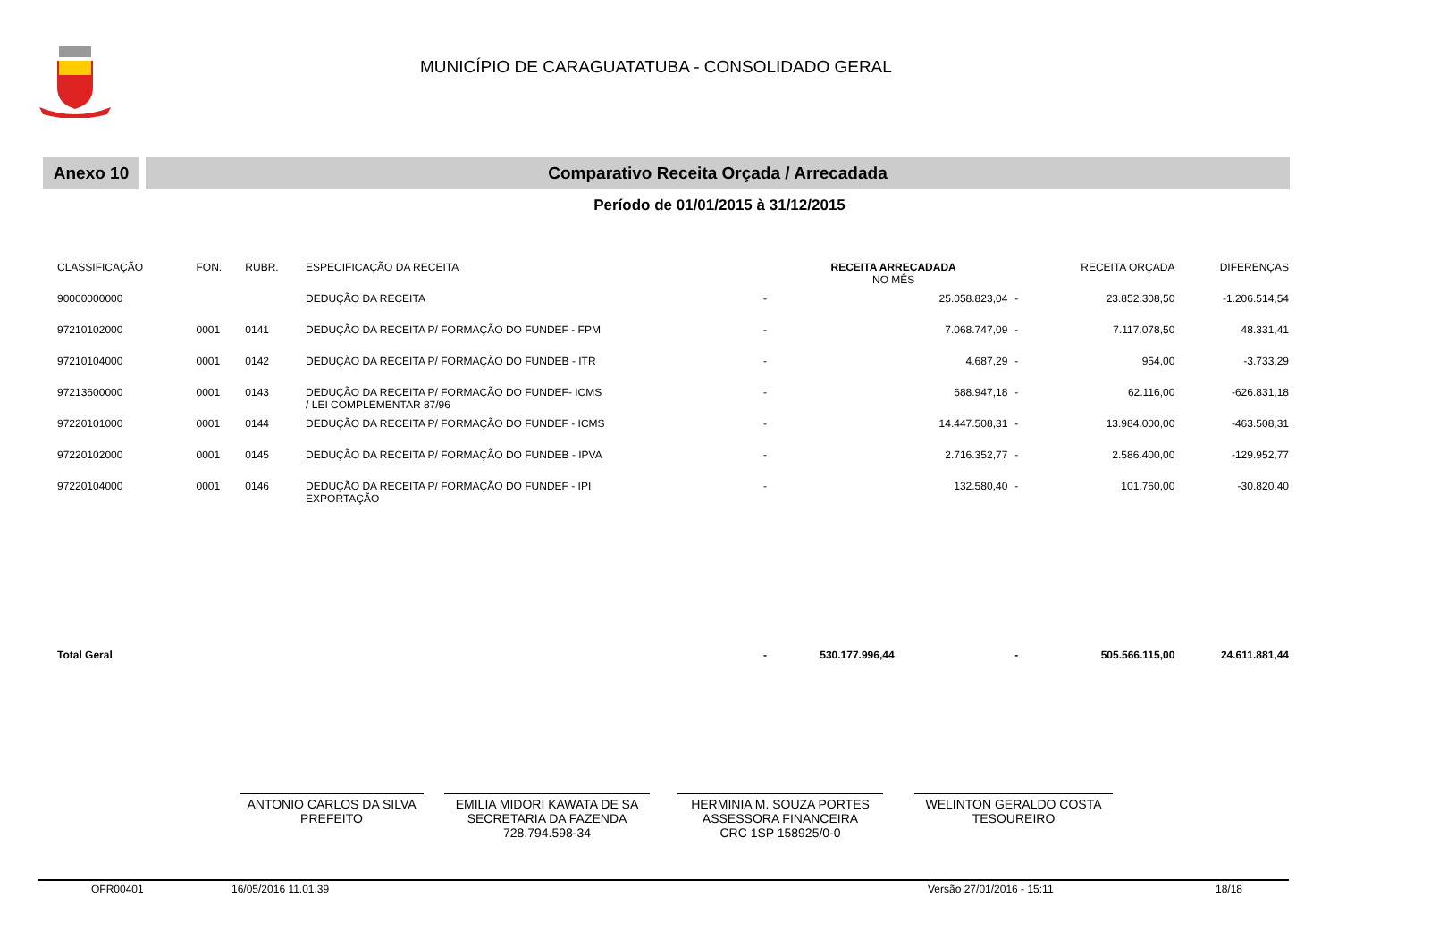MUNICÍPIO DE CARAGUATATUBA - CONSOLIDADO GERAL
Anexo 10 Comparativo Receita Orçada / Arrecadada
Período de 01/01/2015 à 31/12/2015
| CLASSIFICAÇÃO | FON. | RUBR. | ESPECIFICAÇÃO DA RECEITA | | RECEITA ARRECADADA NO MÊS | | | RECEITA ORÇADA | DIFERENÇAS |
| --- | --- | --- | --- | --- | --- | --- | --- | --- | --- |
| 90000000000 | | | DEDUÇÃO DA RECEITA | - | | 25.058.823,04 | - | 23.852.308,50 | -1.206.514,54 |
| 97210102000 | 0001 | 0141 | DEDUÇÃO DA RECEITA P/ FORMAÇÃO DO FUNDEF - FPM | - | | 7.068.747,09 | - | 7.117.078,50 | 48.331,41 |
| 97210104000 | 0001 | 0142 | DEDUÇÃO DA RECEITA P/ FORMAÇÃO DO FUNDEB - ITR | - | | 4.687,29 | - | 954,00 | -3.733,29 |
| 97213600000 | 0001 | 0143 | DEDUÇÃO DA RECEITA P/ FORMAÇÃO DO FUNDEF- ICMS / LEI COMPLEMENTAR 87/96 | - | | 688.947,18 | - | 62.116,00 | -626.831,18 |
| 97220101000 | 0001 | 0144 | DEDUÇÃO DA RECEITA P/ FORMAÇÃO DO FUNDEF - ICMS | - | | 14.447.508,31 | - | 13.984.000,00 | -463.508,31 |
| 97220102000 | 0001 | 0145 | DEDUÇÃO DA RECEITA P/ FORMAÇÃO DO FUNDEB - IPVA | - | | 2.716.352,77 | - | 2.586.400,00 | -129.952,77 |
| 97220104000 | 0001 | 0146 | DEDUÇÃO DA RECEITA P/ FORMAÇÃO DO FUNDEF - IPI EXPORTAÇÃO | - | | 132.580,40 | - | 101.760,00 | -30.820,40 |
| Total Geral | | | | - | 530.177.996,44 | | - | 505.566.115,00 | 24.611.881,44 |
ANTONIO CARLOS DA SILVA
PREFEITO
EMILIA MIDORI KAWATA DE SA
SECRETARIA DA FAZENDA
728.794.598-34
HERMINIA M. SOUZA PORTES
ASSESSORA FINANCEIRA
CRC 1SP 158925/0-0
WELINTON GERALDO COSTA
TESOUREIRO
OFR00401 16/05/2016 11.01.39 Versão 27/01/2016 - 15:11 18/18